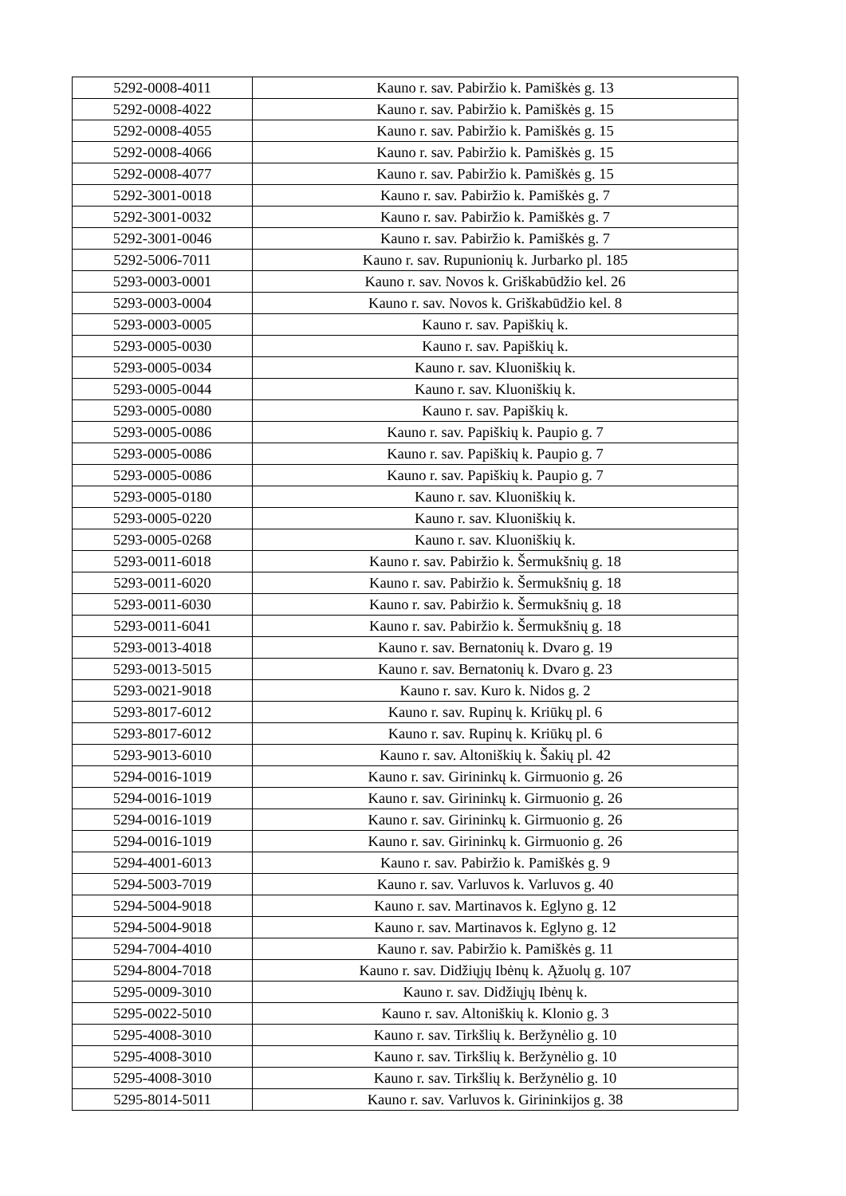| 5292-0008-4011 | Kauno r. sav. Pabiržio k. Pamiškės g. 13 |
| 5292-0008-4022 | Kauno r. sav. Pabiržio k. Pamiškės g. 15 |
| 5292-0008-4055 | Kauno r. sav. Pabiržio k. Pamiškės g. 15 |
| 5292-0008-4066 | Kauno r. sav. Pabiržio k. Pamiškės g. 15 |
| 5292-0008-4077 | Kauno r. sav. Pabiržio k. Pamiškės g. 15 |
| 5292-3001-0018 | Kauno r. sav. Pabiržio k. Pamiškės g. 7 |
| 5292-3001-0032 | Kauno r. sav. Pabiržio k. Pamiškės g. 7 |
| 5292-3001-0046 | Kauno r. sav. Pabiržio k. Pamiškės g. 7 |
| 5292-5006-7011 | Kauno r. sav. Rupunionių k. Jurbarko pl. 185 |
| 5293-0003-0001 | Kauno r. sav. Novos k. Griškabūdžio kel. 26 |
| 5293-0003-0004 | Kauno r. sav. Novos k. Griškabūdžio kel. 8 |
| 5293-0003-0005 | Kauno r. sav. Papiškių k. |
| 5293-0005-0030 | Kauno r. sav. Papiškių k. |
| 5293-0005-0034 | Kauno r. sav. Kluoniškių k. |
| 5293-0005-0044 | Kauno r. sav. Kluoniškių k. |
| 5293-0005-0080 | Kauno r. sav. Papiškių k. |
| 5293-0005-0086 | Kauno r. sav. Papiškių k. Paupio g. 7 |
| 5293-0005-0086 | Kauno r. sav. Papiškių k. Paupio g. 7 |
| 5293-0005-0086 | Kauno r. sav. Papiškių k. Paupio g. 7 |
| 5293-0005-0180 | Kauno r. sav. Kluoniškių k. |
| 5293-0005-0220 | Kauno r. sav. Kluoniškių k. |
| 5293-0005-0268 | Kauno r. sav. Kluoniškių k. |
| 5293-0011-6018 | Kauno r. sav. Pabiržio k. Šermukšnių g. 18 |
| 5293-0011-6020 | Kauno r. sav. Pabiržio k. Šermukšnių g. 18 |
| 5293-0011-6030 | Kauno r. sav. Pabiržio k. Šermukšnių g. 18 |
| 5293-0011-6041 | Kauno r. sav. Pabiržio k. Šermukšnių g. 18 |
| 5293-0013-4018 | Kauno r. sav. Bernatonių k. Dvaro g. 19 |
| 5293-0013-5015 | Kauno r. sav. Bernatonių k. Dvaro g. 23 |
| 5293-0021-9018 | Kauno r. sav. Kuro k. Nidos g. 2 |
| 5293-8017-6012 | Kauno r. sav. Rupinų k. Kriūkų pl. 6 |
| 5293-8017-6012 | Kauno r. sav. Rupinų k. Kriūkų pl. 6 |
| 5293-9013-6010 | Kauno r. sav. Altoniškių k. Šakių pl. 42 |
| 5294-0016-1019 | Kauno r. sav. Girininkų k. Girmuonio g. 26 |
| 5294-0016-1019 | Kauno r. sav. Girininkų k. Girmuonio g. 26 |
| 5294-0016-1019 | Kauno r. sav. Girininkų k. Girmuonio g. 26 |
| 5294-0016-1019 | Kauno r. sav. Girininkų k. Girmuonio g. 26 |
| 5294-4001-6013 | Kauno r. sav. Pabiržio k. Pamiškės g. 9 |
| 5294-5003-7019 | Kauno r. sav. Varluvos k. Varluvos g. 40 |
| 5294-5004-9018 | Kauno r. sav. Martinavos k. Eglyno g. 12 |
| 5294-5004-9018 | Kauno r. sav. Martinavos k. Eglyno g. 12 |
| 5294-7004-4010 | Kauno r. sav. Pabiržio k. Pamiškės g. 11 |
| 5294-8004-7018 | Kauno r. sav. Didžiųjų Ibėnų k. Ąžuolų g. 107 |
| 5295-0009-3010 | Kauno r. sav. Didžiųjų Ibėnų k. |
| 5295-0022-5010 | Kauno r. sav. Altoniškių k. Klonio g. 3 |
| 5295-4008-3010 | Kauno r. sav. Tirkšlių k. Beržynėlio g. 10 |
| 5295-4008-3010 | Kauno r. sav. Tirkšlių k. Beržynėlio g. 10 |
| 5295-4008-3010 | Kauno r. sav. Tirkšlių k. Beržynėlio g. 10 |
| 5295-8014-5011 | Kauno r. sav. Varluvos k. Girininkijos g. 38 |